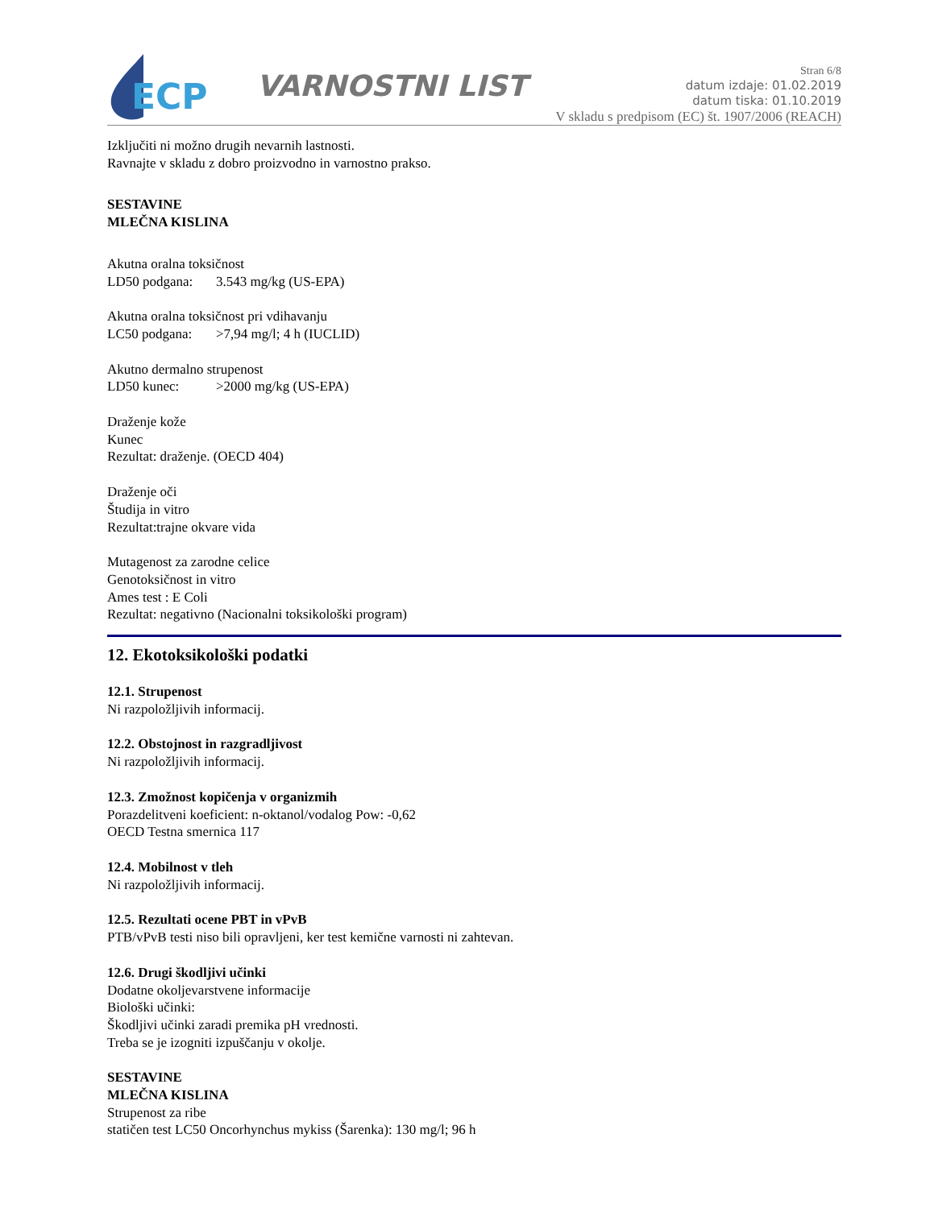ECP
VARNOSTNI LIST
Stran 6/8
datum izdaje: 01.02.2019
datum tiska: 01.10.2019
V skladu s predpisom (EC) št. 1907/2006 (REACH)
Izključiti ni možno drugih nevarnih lastnosti.
Ravnajte v skladu z dobro proizvodno in varnostno prakso.
SESTAVINE
MLEČNA KISLINA
Akutna oralna toksičnost
LD50 podgana: 3.543 mg/kg (US-EPA)
Akutna oralna toksičnost pri vdihavanju
LC50 podgana: >7,94 mg/l; 4 h (IUCLID)
Akutno dermalno strupenost
LD50 kunec: >2000 mg/kg (US-EPA)
Draženje kože
Kunec
Rezultat: draženje. (OECD 404)
Draženje oči
Študija in vitro
Rezultat:trajne okvare vida
Mutagenost za zarodne celice
Genotoksičnost in vitro
Ames test : E Coli
Rezultat: negativno (Nacionalni toksikološki program)
12. Ekotoksikološki podatki
12.1. Strupenost
Ni razpoložljivih informacij.
12.2. Obstojnost in razgradljivost
Ni razpoložljivih informacij.
12.3. Zmožnost kopičenja v organizmih
Porazdelitveni koeficient: n-oktanol/vodalog Pow: -0,62
OECD Testna smernica 117
12.4. Mobilnost v tleh
Ni razpoložljivih informacij.
12.5. Rezultati ocene PBT in vPvB
PTB/vPvB testi niso bili opravljeni, ker test kemične varnosti ni zahtevan.
12.6. Drugi škodljivi učinki
Dodatne okoljevarstvene informacije
Biološki učinki:
Škodljivi učinki zaradi premika pH vrednosti.
Treba se je izogniti izpuščanju v okolje.
SESTAVINE
MLEČNA KISLINA
Strupenost za ribe
statičen test LC50 Oncorhynchus mykiss (Šarenka): 130 mg/l; 96 h